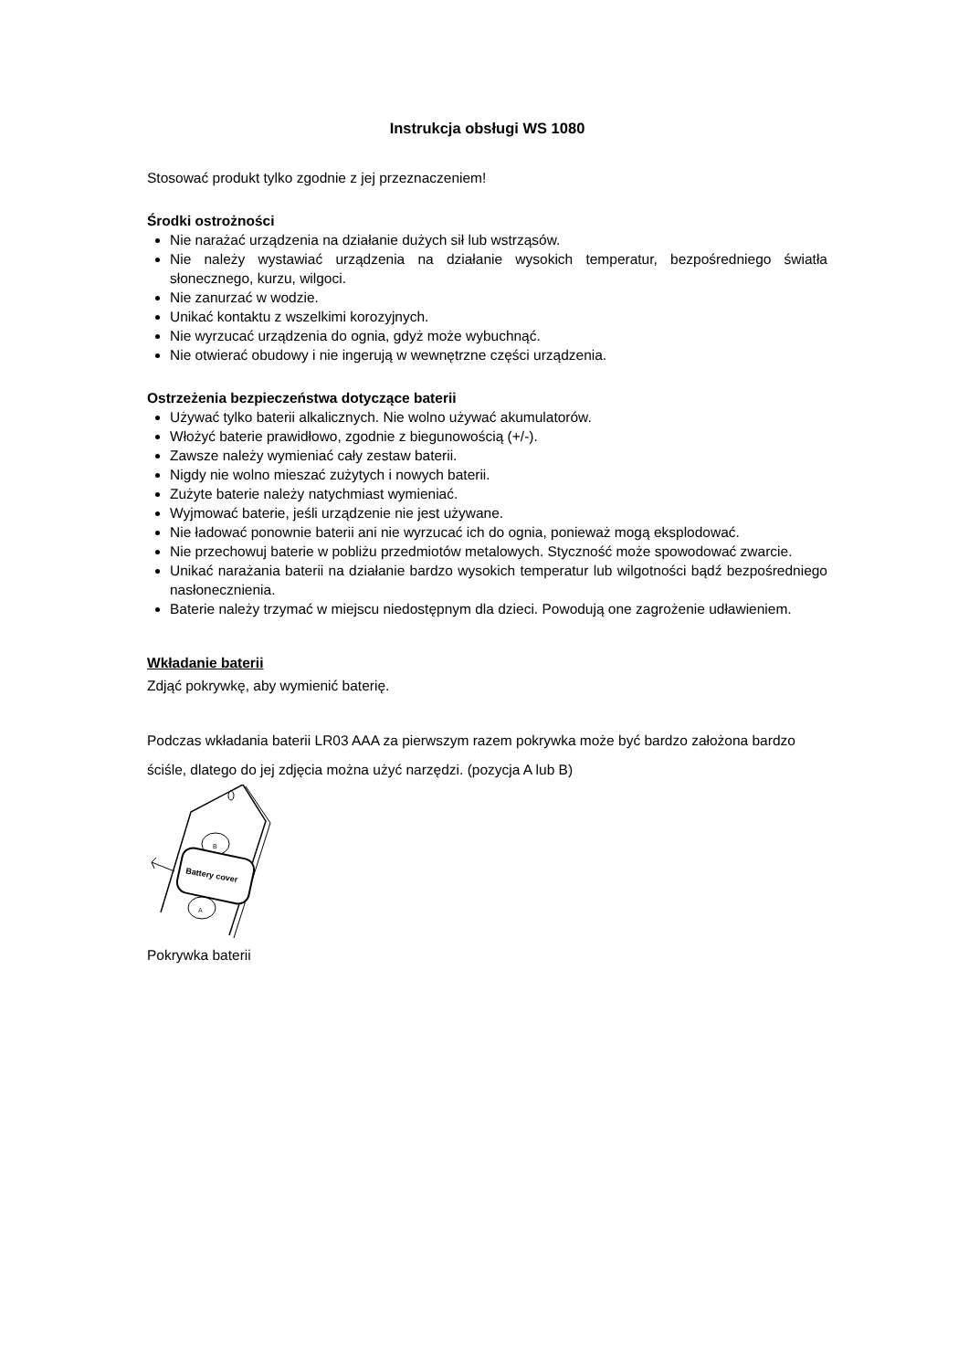Instrukcja obsługi WS 1080
Stosować produkt tylko zgodnie z jej przeznaczeniem!
Środki ostrożności
Nie narażać urządzenia na działanie dużych sił lub wstrząsów.
Nie należy wystawiać urządzenia na działanie wysokich temperatur, bezpośredniego światła słonecznego, kurzu, wilgoci.
Nie zanurzać w wodzie.
Unikać kontaktu z wszelkimi korozyjnych.
Nie wyrzucać urządzenia do ognia, gdyż może wybuchnąć.
Nie otwierać obudowy i nie ingerują w wewnętrzne części urządzenia.
Ostrzeżenia bezpieczeństwa dotyczące baterii
Używać tylko baterii alkalicznych. Nie wolno używać akumulatorów.
Włożyć baterie prawidłowo, zgodnie z biegunowością (+/-).
Zawsze należy wymieniać cały zestaw baterii.
Nigdy nie wolno mieszać zużytych i nowych baterii.
Zużyte baterie należy natychmiast wymieniać.
Wyjmować baterie, jeśli urządzenie nie jest używane.
Nie ładować ponownie baterii ani nie wyrzucać ich do ognia, ponieważ mogą eksplodować.
Nie przechowuj baterie w pobliżu przedmiotów metalowych. Styczność może spowodować zwarcie.
Unikać narażania baterii na działanie bardzo wysokich temperatur lub wilgotności bądź bezpośredniego nasłonecznienia.
Baterie należy trzymać w miejscu niedostępnym dla dzieci. Powodują one zagrożenie udławieniem.
Wkładanie baterii
Zdjąć pokrywkę, aby wymienić baterię.
Podczas wkładania baterii LR03 AAA za pierwszym razem pokrywka może być bardzo założona bardzo ściśle, dlatego do jej zdjęcia można użyć narzędzi. (pozycja A lub B)
Battery cover
B
A
Pokrywka baterii